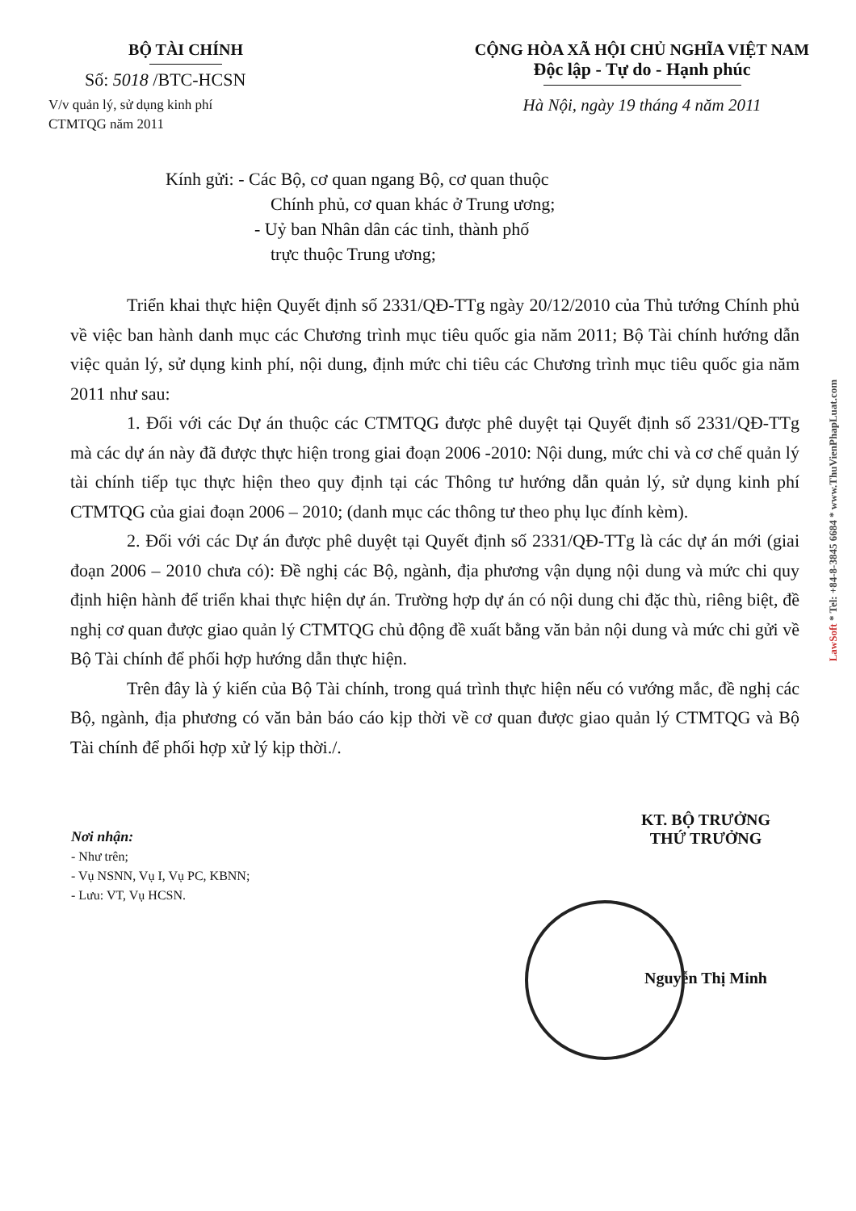BỘ TÀI CHÍNH
Số: 5018 /BTC-HCSN
V/v quản lý, sử dụng kinh phí
CTMTQG năm 2011
CỘNG HÒA XÃ HỘI CHỦ NGHĨA VIỆT NAM
Độc lập - Tự do - Hạnh phúc
Hà Nội, ngày 19 tháng 4 năm 2011
Kính gửi: - Các Bộ, cơ quan ngang Bộ, cơ quan thuộc
Chính phủ, cơ quan khác ở Trung ương;
- Uỷ ban Nhân dân các tỉnh, thành phố
trực thuộc Trung ương;
Triển khai thực hiện Quyết định số 2331/QĐ-TTg ngày 20/12/2010 của Thủ tướng Chính phủ về việc ban hành danh mục các Chương trình mục tiêu quốc gia năm 2011; Bộ Tài chính hướng dẫn việc quản lý, sử dụng kinh phí, nội dung, định mức chi tiêu các Chương trình mục tiêu quốc gia năm 2011 như sau:
1. Đối với các Dự án thuộc các CTMTQG được phê duyệt tại Quyết định số 2331/QĐ-TTg mà các dự án này đã được thực hiện trong giai đoạn 2006 -2010: Nội dung, mức chi và cơ chế quản lý tài chính tiếp tục thực hiện theo quy định tại các Thông tư hướng dẫn quản lý, sử dụng kinh phí CTMTQG của giai đoạn 2006 – 2010; (danh mục các thông tư theo phụ lục đính kèm).
2. Đối với các Dự án được phê duyệt tại Quyết định số 2331/QĐ-TTg là các dự án mới (giai đoạn 2006 – 2010 chưa có): Đề nghị các Bộ, ngành, địa phương vận dụng nội dung và mức chi quy định hiện hành để triển khai thực hiện dự án. Trường hợp dự án có nội dung chi đặc thù, riêng biệt, đề nghị cơ quan được giao quản lý CTMTQG chủ động đề xuất bằng văn bản nội dung và mức chi gửi về Bộ Tài chính để phối hợp hướng dẫn thực hiện.
Trên đây là ý kiến của Bộ Tài chính, trong quá trình thực hiện nếu có vướng mắc, đề nghị các Bộ, ngành, địa phương có văn bản báo cáo kịp thời về cơ quan được giao quản lý CTMTQG và Bộ Tài chính để phối hợp xử lý kịp thời./.
Nơi nhận:
- Như trên;
- Vụ NSNN, Vụ I, Vụ PC, KBNN;
- Lưu: VT, Vụ HCSN.
KT. BỘ TRƯỞNG
THỨ TRƯỞNG
Nguyễn Thị Minh
LawSoft * Tel: +84-8-3845 6684 * www.ThuVienPhapLuat.com